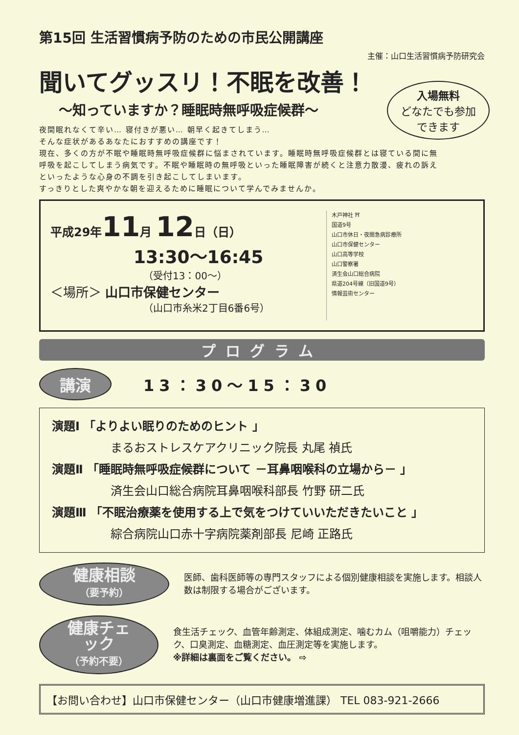第15回 生活習慣病予防のための市民公開講座
主催：山口生活習慣病予防研究会
聞いてグッスリ！不眠を改善！
入場無料
どなたでも参加
できます
～知っていますか？睡眠時無呼吸症候群～
夜間眠れなくて辛い… 寝付きが悪い… 朝早く起きてしまう…
そんな症状があるあなたにおすすめの講座です！
現在、多くの方が不眠や睡眠時無呼吸症候群に悩まされています。睡眠時無呼吸症候群とは寝ている間に無呼吸を起こしてしまう病気です。不眠や睡眠時の無呼吸といった睡眠障害が続くと注意力散漫、疲れの訴えといったような心身の不調を引き起こしてしまいます。
すっきりとした爽やかな朝を迎えるために睡眠について学んでみませんか。
平成29年11月 12日（日）
13:30～16:45
（受付13：00～）
＜場所＞ 山口市保健センター
（山口市糸米2丁目6番6号）
木戸神社 ⛩
国道9号
山口市休日・夜間急病診療所
山口市保健センター
山口高等学校
山口警察署
済生会山口総合病院
県道204号線（旧国道9号）
情報芸術センター
プログラム
講演 13：30～15：30
演題Ⅰ 「よりよい眠りのためのヒント 」
まるおストレスケアクリニック院長 丸尾 禎氏
演題Ⅱ 「睡眠時無呼吸症候群について －耳鼻咽喉科の立場から－ 」
済生会山口総合病院耳鼻咽喉科部長 竹野 研二氏
演題Ⅲ 「不眠治療薬を使用する上で気をつけていいただきたいこと 」
綜合病院山口赤十字病院薬剤部長 尼崎 正路氏
健康相談
（要予約）
医師、歯科医師等の専門スタッフによる個別健康相談を実施します。相談人数は制限する場合がございます。
健康チェック
（予約不要）
食生活チェック、血管年齢測定、体組成測定、噛むカム（咀嚼能力）チェック、口臭測定、血糖測定、血圧測定等を実施します。
※詳細は裏面をご覧ください。 ⇨
【お問い合わせ】山口市保健センター（山口市健康増進課） TEL 083-921-2666